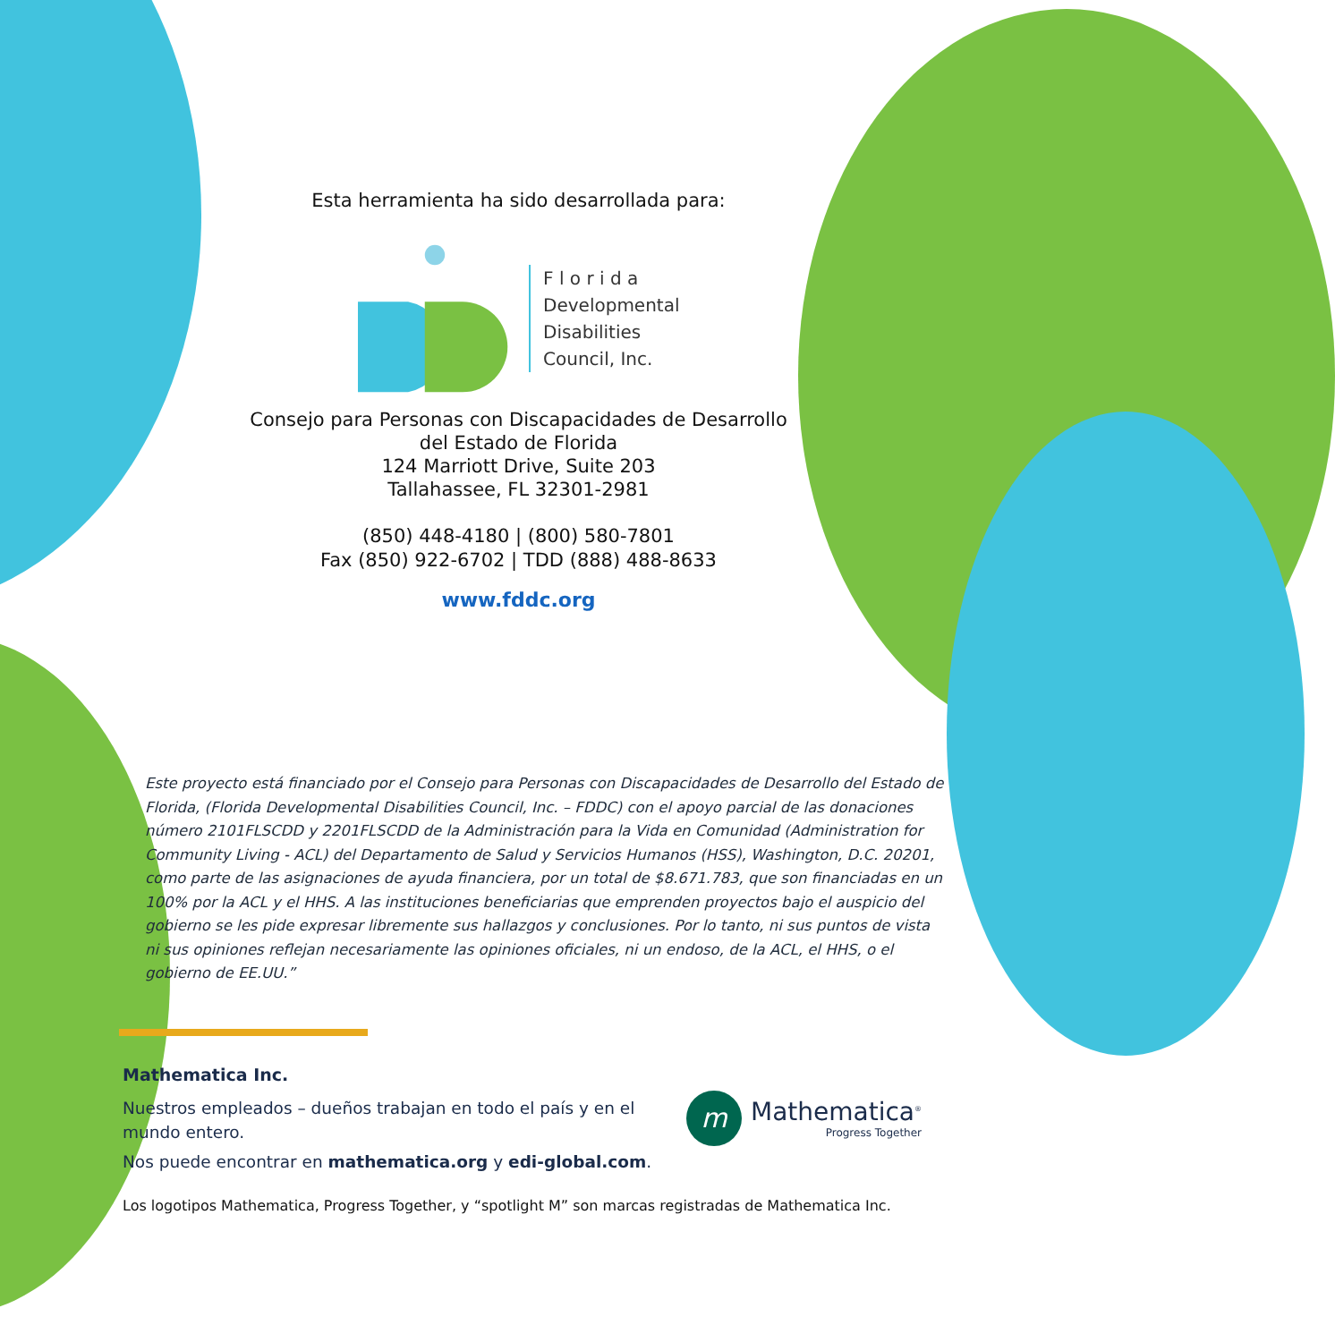Esta herramienta ha sido desarrollada para:
F l o r i d a
Developmental
Disabilities
Council, Inc.
Consejo para Personas con Discapacidades de Desarrollo
del Estado de Florida
124 Marriott Drive, Suite 203
Tallahassee, FL 32301-2981
(850) 448-4180 | (800) 580-7801
Fax (850) 922-6702 | TDD (888) 488-8633
www.fddc.org
Este proyecto está financiado por el Consejo para Personas con Discapacidades de Desarrollo del Estado de Florida, (Florida Developmental Disabilities Council, Inc. – FDDC) con el apoyo parcial de las donaciones número 2101FLSCDD y 2201FLSCDD de la Administración para la Vida en Comunidad (Administration for Community Living - ACL) del Departamento de Salud y Servicios Humanos (HSS), Washington, D.C. 20201, como parte de las asignaciones de ayuda financiera, por un total de $8.671.783, que son financiadas en un 100% por la ACL y el HHS. A las instituciones beneficiarias que emprenden proyectos bajo el auspicio del gobierno se les pide expresar libremente sus hallazgos y conclusiones. Por lo tanto, ni sus puntos de vista ni sus opiniones reflejan necesariamente las opiniones oficiales, ni un endoso, de la ACL, el HHS, o el gobierno de EE.UU.”
Mathematica Inc.
Nuestros empleados – dueños trabajan en todo el país y en el mundo entero.
Nos puede encontrar en mathematica.org y edi-global.com.
m
Mathematica<sup>®</sup>
Progress Together
Los logotipos Mathematica, Progress Together, y “spotlight M” son marcas registradas de Mathematica Inc.